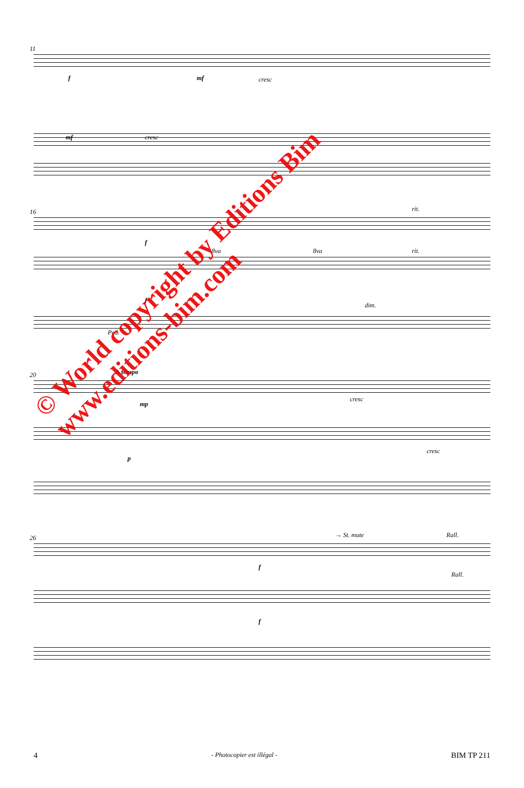11
f mf cresc
mf cresc
16 rit.
f
8va 8va rit.
f
dim.
Ped.
20 A tempo
mp
cresc
p
cresc
26 → St. mute Rall.
f
Rall.
f
© World copyright by Editions Bim
www.editions-bim.com
4 - Photocopier est illégal - BIM TP 211